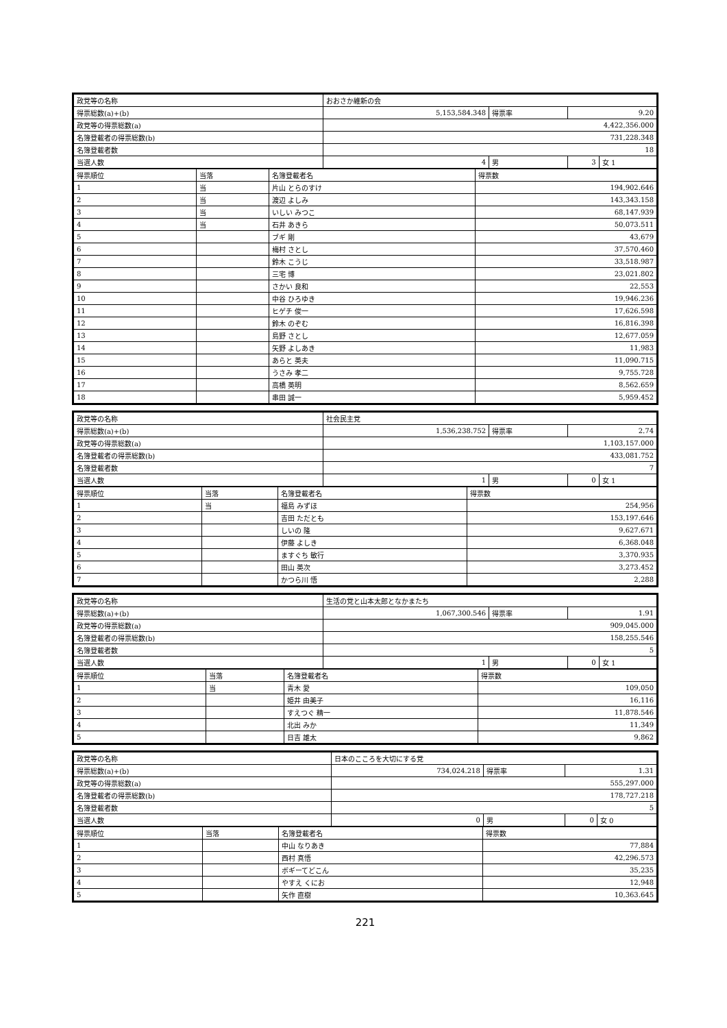| 政党等の名称 | おおさか維新の会 | | | |
| 得票総数(a)+(b) | 5,153,584.348 | 得票率 | 9.20 | |
| 政党等の得票総数(a) | 4,422,356.000 | | | |
| 名簿登載者の得票総数(b) | 731,228.348 | | | |
| 名簿登載者数 | 18 | | | |
| 当選人数 | 4 | 男 | 3 | 女 1 |
| 得票順位 | 当落 | 名簿登載者名 | 得票数 |
| --- | --- | --- | --- |
| 1 | 当 | 片山 とらのすけ | 194,902.646 |
| 2 | 当 | 渡辺 よしみ | 143,343.158 |
| 3 | 当 | いしい みつこ | 68,147.939 |
| 4 | 当 | 石井 あきら | 50,073.511 |
| 5 | | ブギ 剛 | 43,679 |
| 6 | | 梅村 さとし | 37,570.460 |
| 7 | | 鈴木 こうじ | 33,518.987 |
| 8 | | 三宅 博 | 23,021.802 |
| 9 | | さかい 良和 | 22,553 |
| 10 | | 中谷 ひろゆき | 19,946.236 |
| 11 | | ヒゲチ 俊一 | 17,626.598 |
| 12 | | 鈴木 のぞむ | 16,816.398 |
| 13 | | 島野 さとし | 12,677.059 |
| 14 | | 矢野 よしあき | 11,983 |
| 15 | | あらと 英夫 | 11,090.715 |
| 16 | | うさみ 孝二 | 9,755.728 |
| 17 | | 高橋 英明 | 8,562.659 |
| 18 | | 串田 誠一 | 5,959.452 |
| 政党等の名称 | 社会民主党 | | | |
| 得票総数(a)+(b) | 1,536,238.752 | 得票率 | 2.74 | |
| 政党等の得票総数(a) | 1,103,157.000 | | | |
| 名簿登載者の得票総数(b) | 433,081.752 | | | |
| 名簿登載者数 | 7 | | | |
| 当選人数 | 1 | 男 | 0 | 女 1 |
| 得票順位 | 当落 | 名簿登載者名 | 得票数 |
| --- | --- | --- | --- |
| 1 | 当 | 福島 みずほ | 254,956 |
| 2 | | 吉田 ただとも | 153,197.646 |
| 3 | | しいの 隆 | 9,627.671 |
| 4 | | 伊藤 よしき | 6,368.048 |
| 5 | | ますぐち 敏行 | 3,370.935 |
| 6 | | 田山 英次 | 3,273.452 |
| 7 | | かつら川 悟 | 2,288 |
| 政党等の名称 | 生活の党と山本太郎となかまたち | | | |
| 得票総数(a)+(b) | 1,067,300.546 | 得票率 | 1.91 | |
| 政党等の得票総数(a) | 909,045.000 | | | |
| 名簿登載者の得票総数(b) | 158,255.546 | | | |
| 名簿登載者数 | 5 | | | |
| 当選人数 | 1 | 男 | 0 | 女 1 |
| 得票順位 | 当落 | 名簿登載者名 | 得票数 |
| --- | --- | --- | --- |
| 1 | 当 | 青木 愛 | 109,050 |
| 2 | | 姫井 由美子 | 16,116 |
| 3 | | すえつぐ 精一 | 11,878.546 |
| 4 | | 北出 みか | 11,349 |
| 5 | | 日吉 雄太 | 9,862 |
| 政党等の名称 | 日本のこころを大切にする党 | | | |
| 得票総数(a)+(b) | 734,024.218 | 得票率 | 1.31 | |
| 政党等の得票総数(a) | 555,297.000 | | | |
| 名簿登載者の得票総数(b) | 178,727.218 | | | |
| 名簿登載者数 | 5 | | | |
| 当選人数 | 0 | 男 | 0 | 女 0 |
| 得票順位 | 当落 | 名簿登載者名 | 得票数 |
| --- | --- | --- | --- |
| 1 | | 中山 なりあき | 77,884 |
| 2 | | 西村 真悟 | 42,296.573 |
| 3 | | ボギーてどこん | 35,235 |
| 4 | | やすえ くにお | 12,948 |
| 5 | | 矢作 直樹 | 10,363.645 |
221